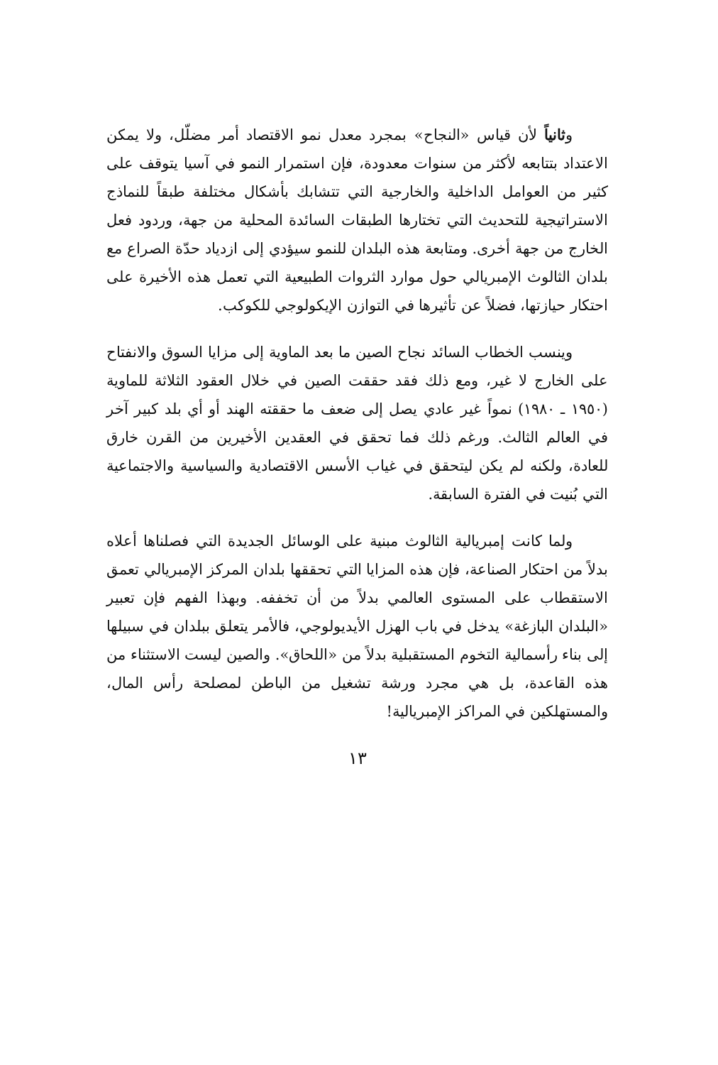وثانياً لأن قياس «النجاح» بمجرد معدل نمو الاقتصاد أمر مضلّل، ولا يمكن الاعتداد بتتابعه لأكثر من سنوات معدودة، فإن استمرار النمو في آسيا يتوقف على كثير من العوامل الداخلية والخارجية التي تتشابك بأشكال مختلفة طبقاً للنماذج الاستراتيجية للتحديث التي تختارها الطبقات السائدة المحلية من جهة، وردود فعل الخارج من جهة أخرى. ومتابعة هذه البلدان للنمو سيؤدي إلى ازدياد حدّة الصراع مع بلدان الثالوث الإمبريالي حول موارد الثروات الطبيعية التي تعمل هذه الأخيرة على احتكار حيازتها، فضلاً عن تأثيرها في التوازن الإيكولوجي للكوكب.
وينسب الخطاب السائد نجاح الصين ما بعد الماوية إلى مزايا السوق والانفتاح على الخارج لا غير، ومع ذلك فقد حققت الصين في خلال العقود الثلاثة للماوية (١٩٥٠ ـ ١٩٨٠) نمواً غير عادي يصل إلى ضعف ما حققته الهند أو أي بلد كبير آخر في العالم الثالث. ورغم ذلك فما تحقق في العقدين الأخيرين من القرن خارق للعادة، ولكنه لم يكن ليتحقق في غياب الأسس الاقتصادية والسياسية والاجتماعية التي بُنيت في الفترة السابقة.
ولما كانت إمبريالية الثالوث مبنية على الوسائل الجديدة التي فصلناها أعلاه بدلاً من احتكار الصناعة، فإن هذه المزايا التي تحققها بلدان المركز الإمبريالي تعمق الاستقطاب على المستوى العالمي بدلاً من أن تخففه. وبهذا الفهم فإن تعبير «البلدان البازغة» يدخل في باب الهزل الأيديولوجي، فالأمر يتعلق ببلدان في سبيلها إلى بناء رأسمالية التخوم المستقبلية بدلاً من «اللحاق». والصين ليست الاستثناء من هذه القاعدة، بل هي مجرد ورشة تشغيل من الباطن لمصلحة رأس المال، والمستهلكين في المراكز الإمبريالية!
١٣